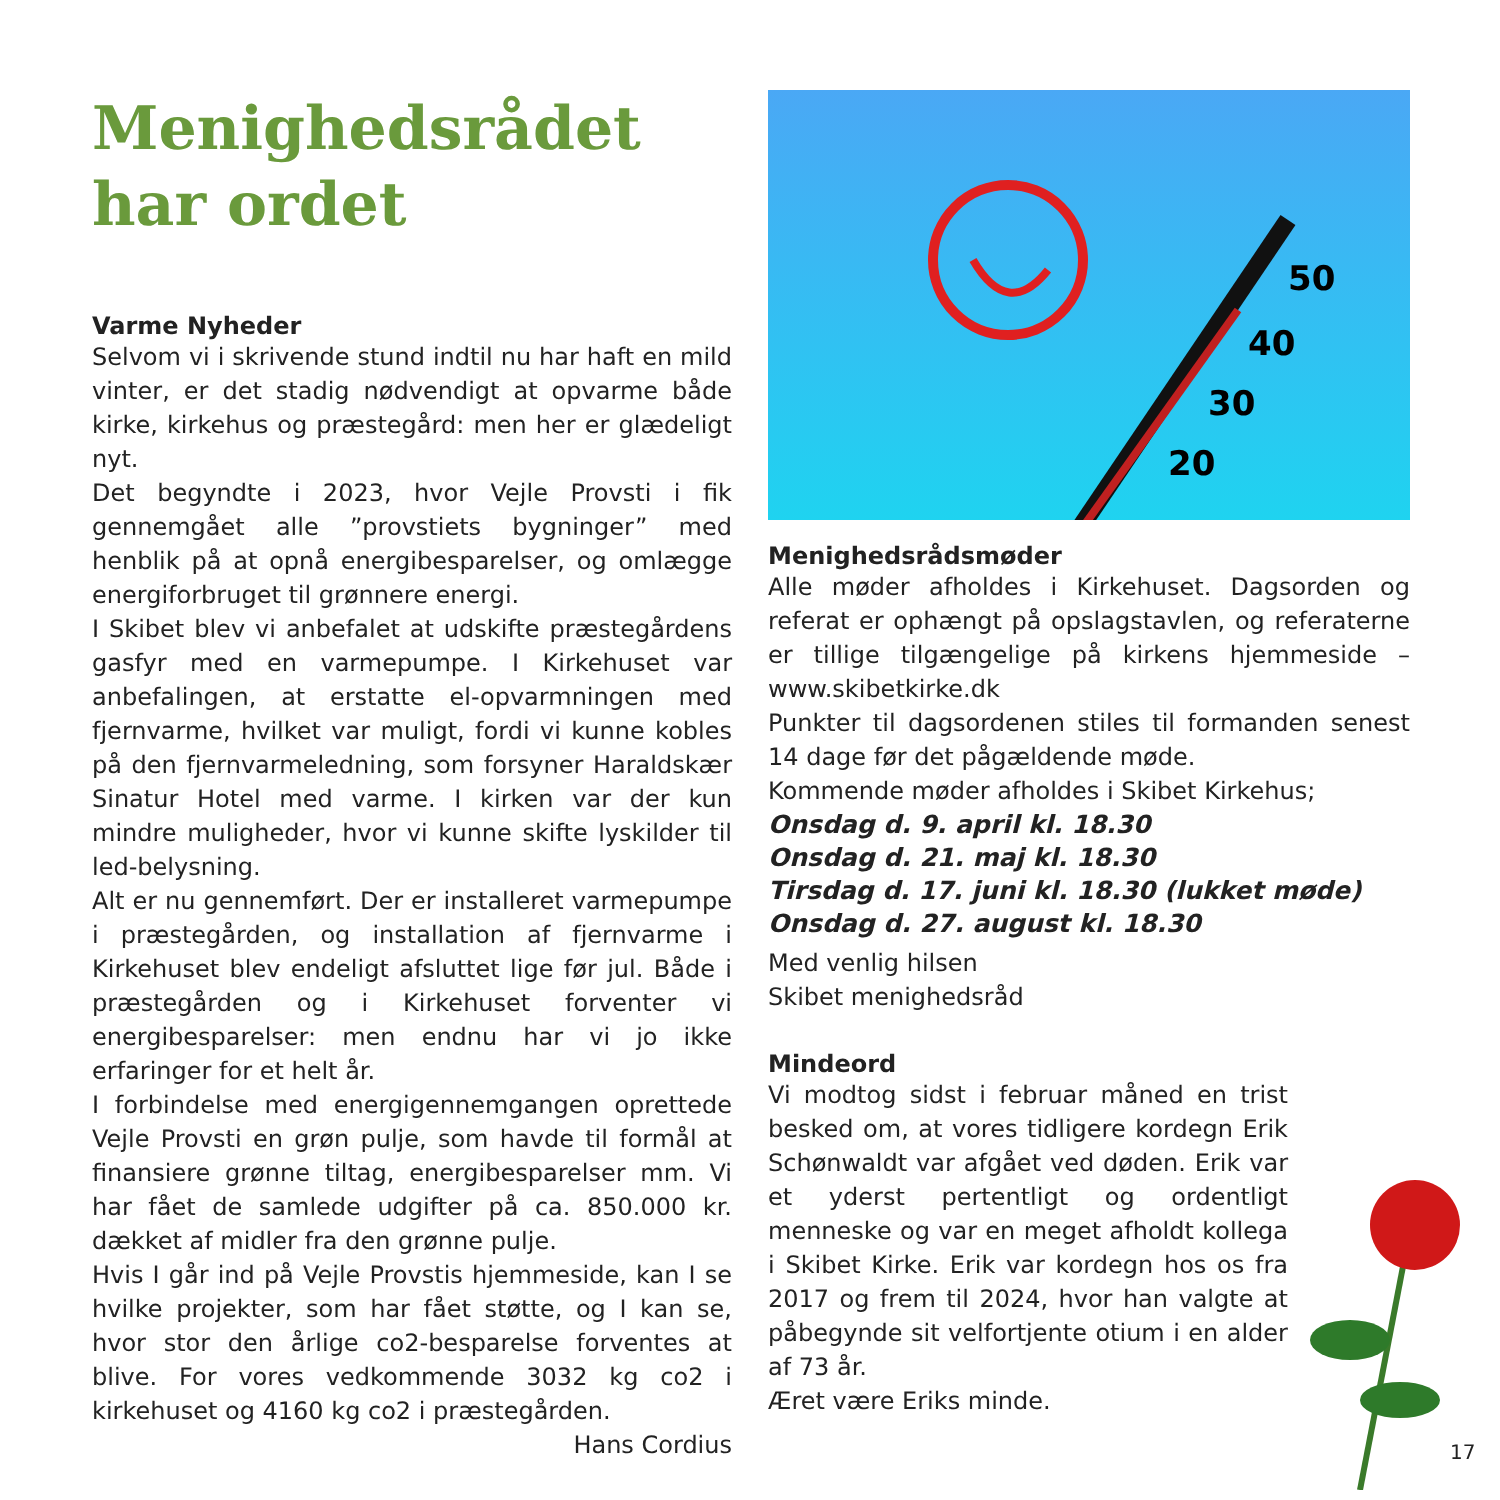Menighedsrådet
har ordet
Varme Nyheder
Selvom vi i skrivende stund indtil nu har haft en mild vinter, er det stadig nødvendigt at opvarme både kirke, kirkehus og præstegård: men her er glædeligt nyt.
Det begyndte i 2023, hvor Vejle Provsti i fik gennemgået alle ”provstiets bygninger” med henblik på at opnå energibesparelser, og omlægge energiforbruget til grønnere energi.
I Skibet blev vi anbefalet at udskifte præstegårdens gasfyr med en varmepumpe. I Kirkehuset var anbefalingen, at erstatte el-opvarmningen med fjernvarme, hvilket var muligt, fordi vi kunne kobles på den fjernvarmeledning, som forsyner Haraldskær Sinatur Hotel med varme. I kirken var der kun mindre muligheder, hvor vi kunne skifte lyskilder til led-belysning.
Alt er nu gennemført. Der er installeret varmepumpe i præstegården, og installation af fjernvarme i Kirkehuset blev endeligt afsluttet lige før jul. Både i præstegården og i Kirkehuset forventer vi energibesparelser: men endnu har vi jo ikke erfaringer for et helt år.
I forbindelse med energigennemgangen oprettede Vejle Provsti en grøn pulje, som havde til formål at finansiere grønne tiltag, energibesparelser mm. Vi har fået de samlede udgifter på ca. 850.000 kr. dækket af midler fra den grønne pulje.
Hvis I går ind på Vejle Provstis hjemmeside, kan I se hvilke projekter, som har fået støtte, og I kan se, hvor stor den årlige co2-besparelse forventes at blive. For vores vedkommende 3032 kg co2 i kirkehuset og 4160 kg co2 i præstegården.
Hans Cordius
50
40
30
20
Menighedsrådsmøder
Alle møder afholdes i Kirkehuset. Dagsorden og referat er ophængt på opslagstavlen, og referaterne er tillige tilgængelige på kirkens hjemmeside – www.skibetkirke.dk
Punkter til dagsordenen stiles til formanden senest 14 dage før det pågældende møde.
Kommende møder afholdes i Skibet Kirkehus;
Onsdag d. 9. april kl. 18.30
Onsdag d. 21. maj kl. 18.30
Tirsdag d. 17. juni kl. 18.30 (lukket møde)
Onsdag d. 27. august kl. 18.30
Med venlig hilsen
Skibet menighedsråd
Mindeord
Vi modtog sidst i februar måned en trist besked om, at vores tidligere kordegn Erik Schønwaldt var afgået ved døden. Erik var et yderst pertentligt og ordentligt menneske og var en meget afholdt kollega i Skibet Kirke. Erik var kordegn hos os fra 2017 og frem til 2024, hvor han valgte at påbegynde sit velfortjente otium i en alder af 73 år.
Æret være Eriks minde.
17